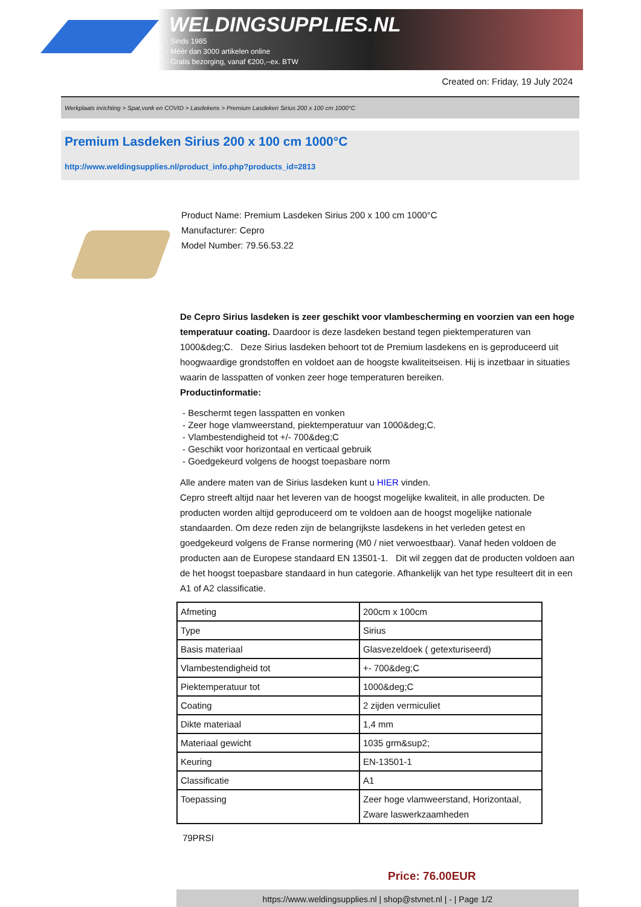WELDINGSUPPLIES.NL
- Sinds 1985
- Méér dan 3000 artikelen online
- Gratis bezorging, vanaf €200,--ex. BTW
Created on: Friday, 19 July 2024
Werkplaats inrichting > Spat,vonk en COVID > Lasdekens > Premium Lasdeken Sirius 200 x 100 cm 1000°C
Premium Lasdeken Sirius 200 x 100 cm 1000°C
http://www.weldingsupplies.nl/product_info.php?products_id=2813
Product Name: Premium Lasdeken Sirius 200 x 100 cm 1000°C
Manufacturer: Cepro
Model Number: 79.56.53.22
De Cepro Sirius lasdeken is zeer geschikt voor vlambescherming en voorzien van een hoge temperatuur coating. Daardoor is deze lasdeken bestand tegen piektemperaturen van 1000&deg;C. Deze Sirius lasdeken behoort tot de Premium lasdekens en is geproduceerd uit hoogwaardige grondstoffen en voldoet aan de hoogste kwaliteitseisen. Hij is inzetbaar in situaties waarin de lasspatten of vonken zeer hoge temperaturen bereiken.
Productinformatie:
- Beschermt tegen lasspatten en vonken
- Zeer hoge vlamweerstand, piektemperatuur van 1000&deg;C.
- Vlambestendigheid tot +/- 700&deg;C
- Geschikt voor horizontaal en verticaal gebruik
- Goedgekeurd volgens de hoogst toepasbare norm
Alle andere maten van de Sirius lasdeken kunt u HIER vinden.
Cepro streeft altijd naar het leveren van de hoogst mogelijke kwaliteit, in alle producten. De producten worden altijd geproduceerd om te voldoen aan de hoogst mogelijke nationale standaarden. Om deze reden zijn de belangrijkste lasdekens in het verleden getest en goedgekeurd volgens de Franse normering (M0 / niet verwoestbaar). Vanaf heden voldoen de producten aan de Europese standaard EN 13501-1. Dit wil zeggen dat de producten voldoen aan de het hoogst toepasbare standaard in hun categorie. Afhankelijk van het type resulteert dit in een A1 of A2 classificatie.
| Afmeting | 200cm x 100cm |
| Type | Sirius |
| Basis materiaal | Glasvezeldoek ( getexturiseerd) |
| Vlambestendigheid tot | +- 700&deg;C |
| Piektemperatuur tot | 1000&deg;C |
| Coating | 2 zijden vermiculiet |
| Dikte materiaal | 1,4 mm |
| Materiaal gewicht | 1035 grm&sup2; |
| Keuring | EN-13501-1 |
| Classificatie | A1 |
| Toepassing | Zeer hoge vlamweerstand, Horizontaal, Zware laswerkzaamheden |
79PRSI
Price: 76.00EUR
https://www.weldingsupplies.nl | shop@stvnet.nl | - | Page 1/2